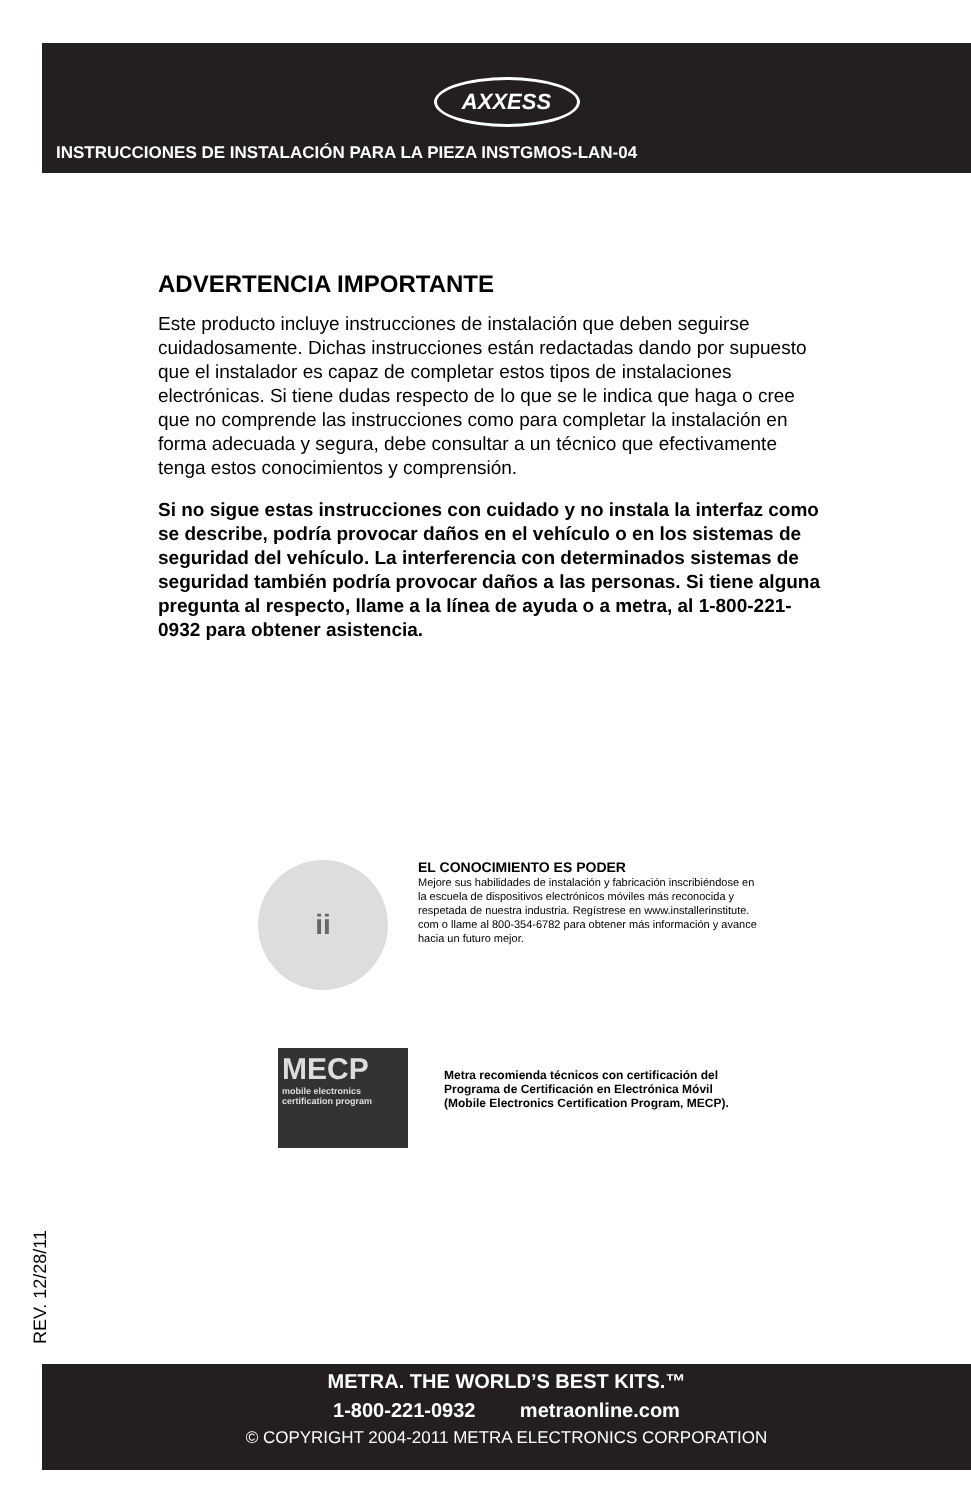AXXESS
INSTRUCCIONES DE INSTALACIÓN PARA LA PIEZA INSTGMOS-LAN-04
ADVERTENCIA IMPORTANTE
Este producto incluye instrucciones de instalación que deben seguirse cuidadosamente. Dichas instrucciones están redactadas dando por supuesto que el instalador es capaz de completar estos tipos de instalaciones electrónicas. Si tiene dudas respecto de lo que se le indica que haga o cree que no comprende las instrucciones como para completar la instalación en forma adecuada y segura, debe consultar a un técnico que efectivamente tenga estos conocimientos y comprensión.
Si no sigue estas instrucciones con cuidado y no instala la interfaz como se describe, podría provocar daños en el vehículo o en los sistemas de seguridad del vehículo. La interferencia con determinados sistemas de seguridad también podría provocar daños a las personas. Si tiene alguna pregunta al respecto, llame a la línea de ayuda o a metra, al 1-800-221-0932 para obtener asistencia.
ii
EL CONOCIMIENTO ES PODER
Mejore sus habilidades de instalación y fabricación inscribiéndose en la escuela de dispositivos electrónicos móviles más reconocida y respetada de nuestra industria. Regístrese en www.installerinstitute. com o llame al 800-354-6782 para obtener más información y avance hacia un futuro mejor.
MECP
mobile electronics certification program
Metra recomienda técnicos con certificación del Programa de Certificación en Electrónica Móvil (Mobile Electronics Certification Program, MECP).
REV. 12/28/11
METRA. THE WORLD’S BEST KITS.™
1-800-221-0932 metraonline.com
© COPYRIGHT 2004-2011 METRA ELECTRONICS CORPORATION